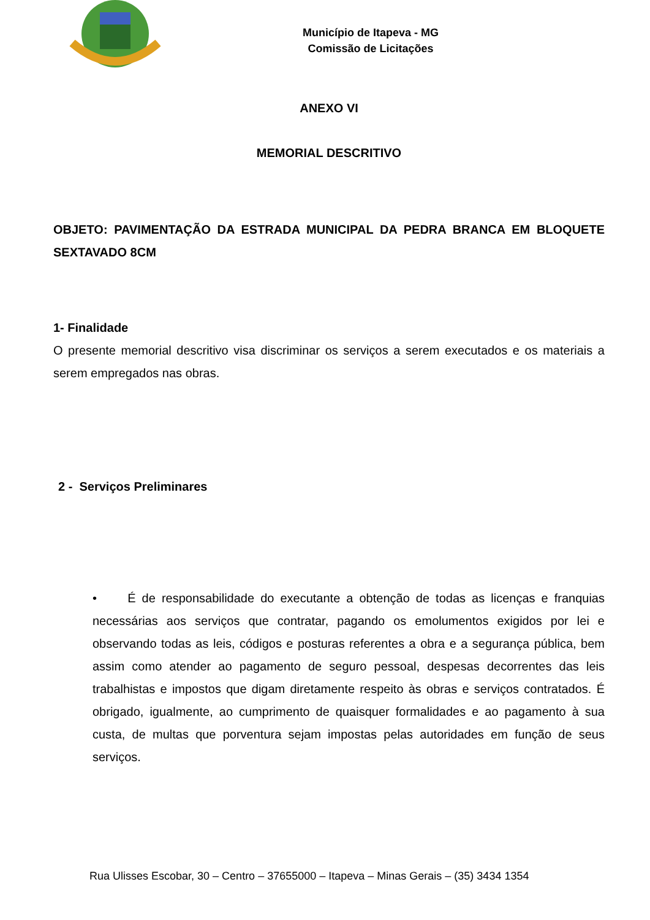Município de Itapeva - MG
Comissão de Licitações
ANEXO VI
MEMORIAL DESCRITIVO
OBJETO: PAVIMENTAÇÃO DA ESTRADA MUNICIPAL DA PEDRA BRANCA EM BLOQUETE SEXTAVADO 8CM
1- Finalidade
O presente memorial descritivo visa discriminar os serviços a serem executados e os materiais a serem empregados nas obras.
2 - Serviços Preliminares
• É de responsabilidade do executante a obtenção de todas as licenças e franquias necessárias aos serviços que contratar, pagando os emolumentos exigidos por lei e observando todas as leis, códigos e posturas referentes a obra e a segurança pública, bem assim como atender ao pagamento de seguro pessoal, despesas decorrentes das leis trabalhistas e impostos que digam diretamente respeito às obras e serviços contratados. É obrigado, igualmente, ao cumprimento de quaisquer formalidades e ao pagamento à sua custa, de multas que porventura sejam impostas pelas autoridades em função de seus serviços.
Rua Ulisses Escobar, 30 – Centro – 37655000 – Itapeva – Minas Gerais – (35) 3434 1354